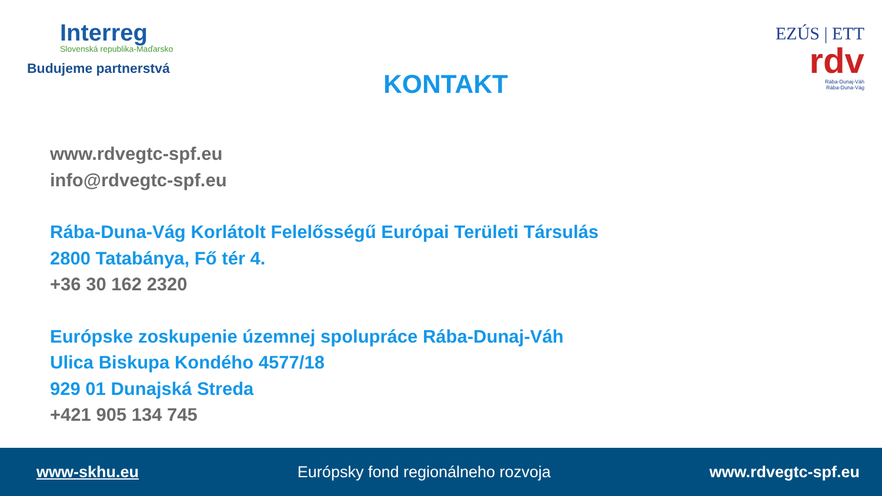Interreg
Slovenská republika-Maďarsko
Budujeme partnerstvá
KONTAKT
EZÚS | ETT
rdv
Rába-Dunaj-Váh
Rába-Duna-Vág
www.rdvegtc-spf.eu
info@rdvegtc-spf.eu
Rába-Duna-Vág Korlátolt Felelősségű Európai Területi Társulás
2800 Tatabánya, Fő tér 4.
+36 30 162 2320
Európske zoskupenie územnej spolupráce Rába-Dunaj-Váh
Ulica Biskupa Kondého 4577/18
929 01 Dunajská Streda
+421 905 134 745
www-skhu.eu Európsky fond regionálneho rozvoja www.rdvegtc-spf.eu